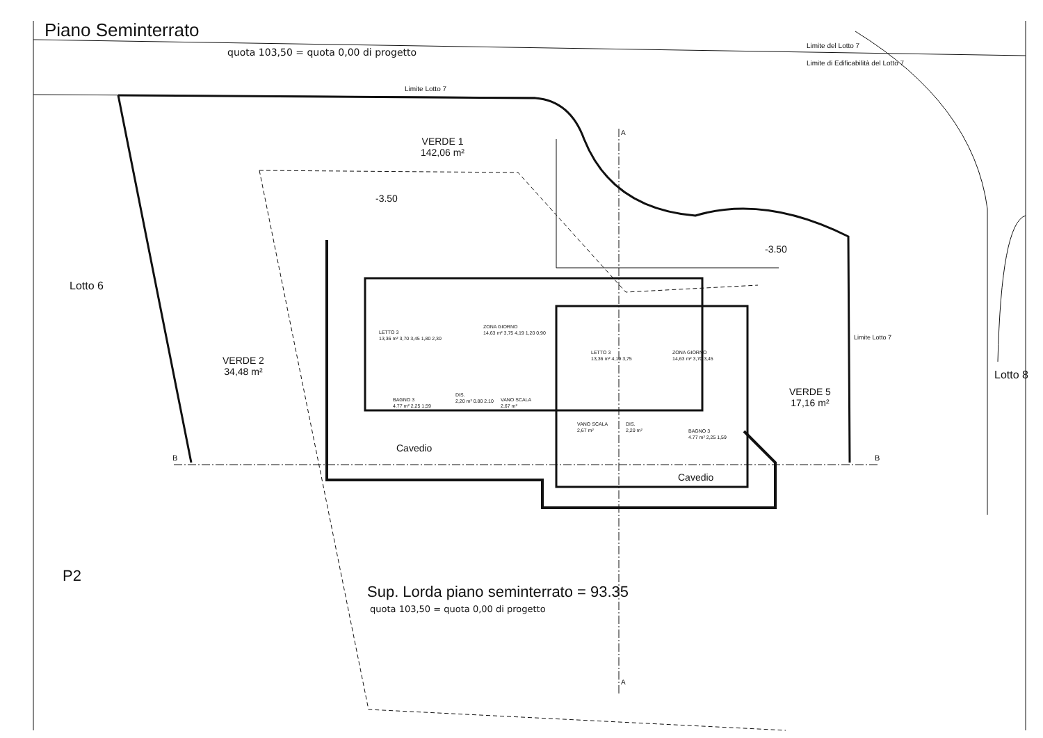Piano Seminterrato
quota 103,50 = quota 0,00 di progetto
Limite del Lotto 7
Limite di Edificabilità del Lotto 7
Limite Lotto 7
VERDE 1
142,06 m²
-3.50
Lotto 6
VERDE 2
34,48 m²
LETTO 3
13,36 m² 3,70 3,45 1,80 2,30
ZONA GIORNO
14,63 m² 3,75 4,19 1,20 0,90
BAGNO 3
4.77 m² 2,25 1,59
DIS.
2,20 m² 0.80 2.10
VANO SCALA
2,67 m²
Cavedio
-3.50
LETTO 3
13,36 m² 4,19 3,75
ZONA GIORNO
14,63 m² 3,70 3,45
VANO SCALA
2,67 m²
DIS.
2,20 m²
BAGNO 3
4.77 m² 2,25 1,59
Cavedio
Limite Lotto 7
VERDE 5
17,16 m²
Lotto 8
P2
Sup. Lorda piano seminterrato = 93.35
quota 103,50 = quota 0,00 di progetto
B B
A
A